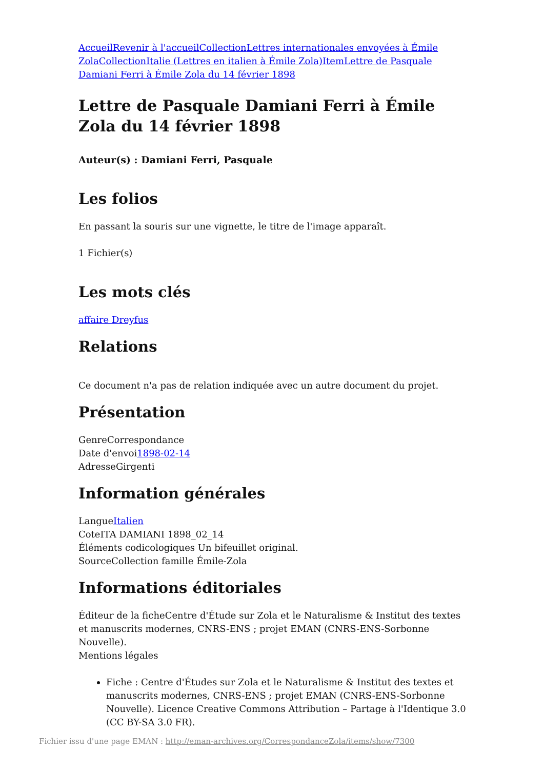Accueil Revenir à l'accueil Collection Lettres internationales envoyées à Émile Zola Collection Italie (Lettres en italien à Émile Zola) Item Lettre de Pasquale Damiani Ferri à Émile Zola du 14 février 1898
Lettre de Pasquale Damiani Ferri à Émile Zola du 14 février 1898
Auteur(s) : Damiani Ferri, Pasquale
Les folios
En passant la souris sur une vignette, le titre de l'image apparaît.
1 Fichier(s)
Les mots clés
affaire Dreyfus
Relations
Ce document n'a pas de relation indiquée avec un autre document du projet.
Présentation
GenreCorrespondance
Date d'envoi1898-02-14
AdresseGirgenti
Information générales
LangueItalien
CoteITA DAMIANI 1898_02_14
Éléments codicologiques Un bifeuillet original.
SourceCollection famille Émile-Zola
Informations éditoriales
Éditeur de la ficheCentre d'Étude sur Zola et le Naturalisme & Institut des textes et manuscrits modernes, CNRS-ENS ; projet EMAN (CNRS-ENS-Sorbonne Nouvelle).
Mentions légales
Fiche : Centre d'Études sur Zola et le Naturalisme & Institut des textes et manuscrits modernes, CNRS-ENS ; projet EMAN (CNRS-ENS-Sorbonne Nouvelle). Licence Creative Commons Attribution – Partage à l'Identique 3.0 (CC BY-SA 3.0 FR).
Fichier issu d'une page EMAN : http://eman-archives.org/CorrespondanceZola/items/show/7300